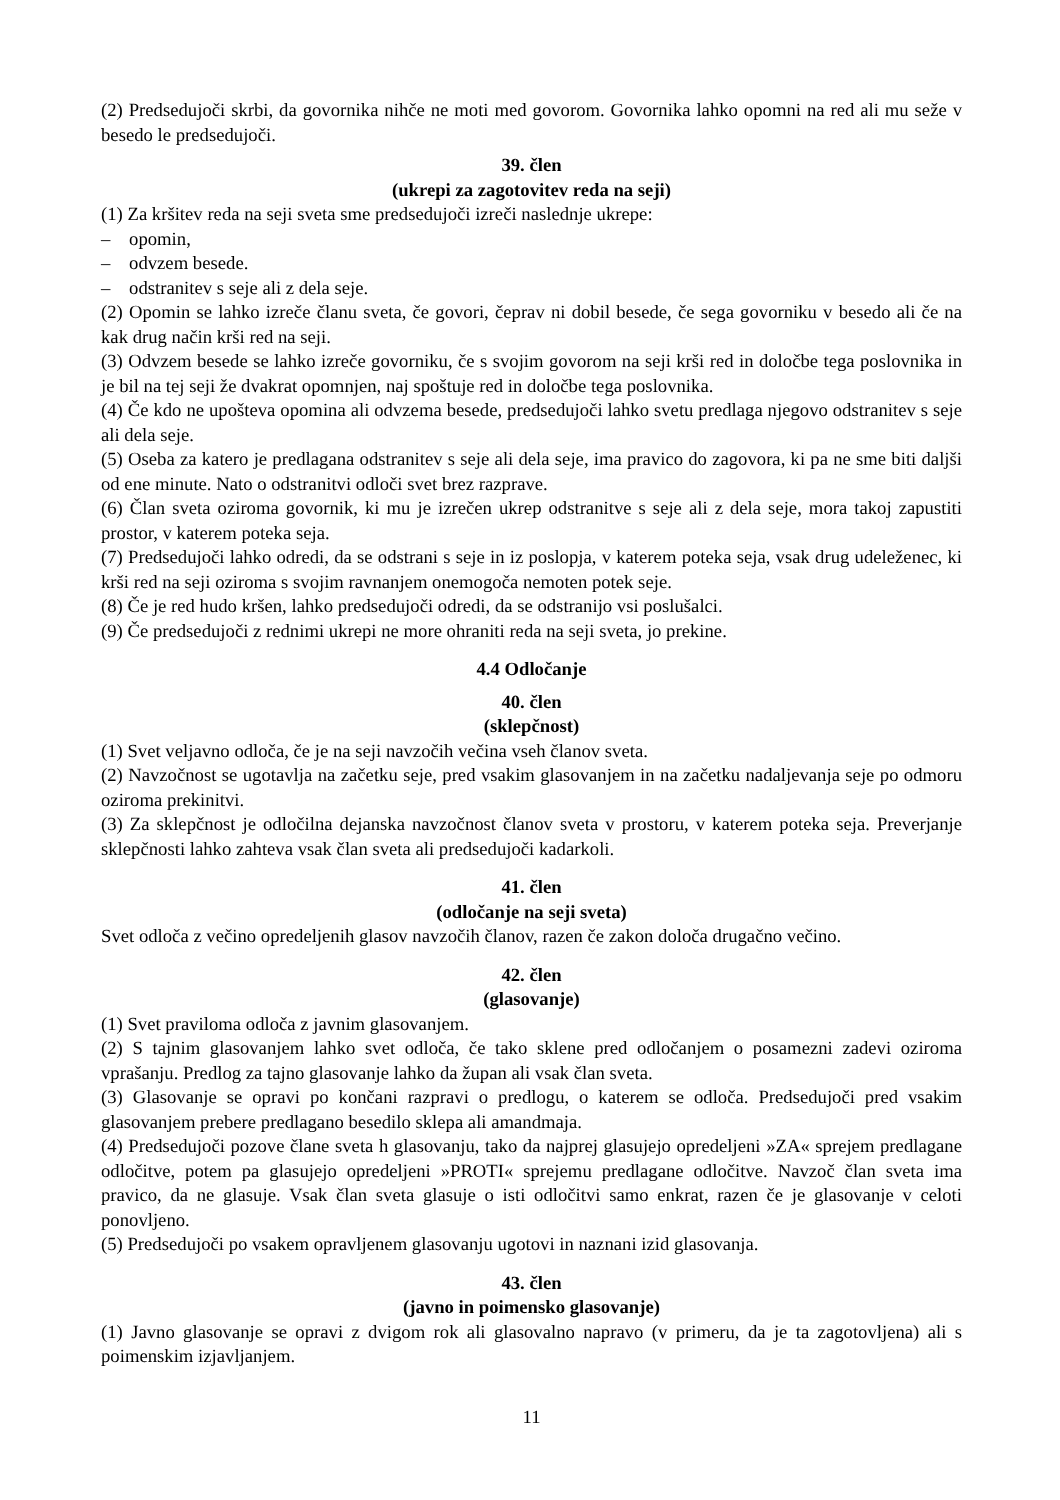(2) Predsedujoči skrbi, da govornika nihče ne moti med govorom. Govornika lahko opomni na red ali mu seže v besedo le predsedujoči.
39. člen
(ukrepi za zagotovitev reda na seji)
(1) Za kršitev reda na seji sveta sme predsedujoči izreči naslednje ukrepe:
– opomin,
– odvzem besede.
– odstranitev s seje ali z dela seje.
(2) Opomin se lahko izreče članu sveta, če govori, čeprav ni dobil besede, če sega govorniku v besedo ali če na kak drug način krši red na seji.
(3) Odvzem besede se lahko izreče govorniku, če s svojim govorom na seji krši red in določbe tega poslovnika in je bil na tej seji že dvakrat opomnjen, naj spoštuje red in določbe tega poslovnika.
(4) Če kdo ne upošteva opomina ali odvzema besede, predsedujoči lahko svetu predlaga njegovo odstranitev s seje ali dela seje.
(5) Oseba za katero je predlagana odstranitev s seje ali dela seje, ima pravico do zagovora, ki pa ne sme biti daljši od ene minute. Nato o odstranitvi odloči svet brez razprave.
(6) Član sveta oziroma govornik, ki mu je izrečen ukrep odstranitve s seje ali z dela seje, mora takoj zapustiti prostor, v katerem poteka seja.
(7) Predsedujoči lahko odredi, da se odstrani s seje in iz poslopja, v katerem poteka seja, vsak drug udeleženec, ki krši red na seji oziroma s svojim ravnanjem onemogoča nemoten potek seje.
(8) Če je red hudo kršen, lahko predsedujoči odredi, da se odstranijo vsi poslušalci.
(9) Če predsedujoči z rednimi ukrepi ne more ohraniti reda na seji sveta, jo prekine.
4.4 Odločanje
40. člen
(sklepčnost)
(1) Svet veljavno odloča, če je na seji navzočih večina vseh članov sveta.
(2) Navzočnost se ugotavlja na začetku seje, pred vsakim glasovanjem in na začetku nadaljevanja seje po odmoru oziroma prekinitvi.
(3) Za sklepčnost je odločilna dejanska navzočnost članov sveta v prostoru, v katerem poteka seja. Preverjanje sklepčnosti lahko zahteva vsak član sveta ali predsedujoči kadarkoli.
41. člen
(odločanje na seji sveta)
Svet odloča z večino opredeljenih glasov navzočih članov, razen če zakon določa drugačno večino.
42. člen
(glasovanje)
(1) Svet praviloma odloča z javnim glasovanjem.
(2) S tajnim glasovanjem lahko svet odloča, če tako sklene pred odločanjem o posamezni zadevi oziroma vprašanju. Predlog za tajno glasovanje lahko da župan ali vsak član sveta.
(3) Glasovanje se opravi po končani razpravi o predlogu, o katerem se odloča. Predsedujoči pred vsakim glasovanjem prebere predlagano besedilo sklepa ali amandmaja.
(4) Predsedujoči pozove člane sveta h glasovanju, tako da najprej glasujejo opredeljeni »ZA« sprejem predlagane odločitve, potem pa glasujejo opredeljeni »PROTI« sprejemu predlagane odločitve. Navzoč član sveta ima pravico, da ne glasuje. Vsak član sveta glasuje o isti odločitvi samo enkrat, razen če je glasovanje v celoti ponovljeno.
(5) Predsedujoči po vsakem opravljenem glasovanju ugotovi in naznani izid glasovanja.
43. člen
(javno in poimensko glasovanje)
(1) Javno glasovanje se opravi z dvigom rok ali glasovalno napravo (v primeru, da je ta zagotovljena) ali s poimenskim izjavljanjem.
11